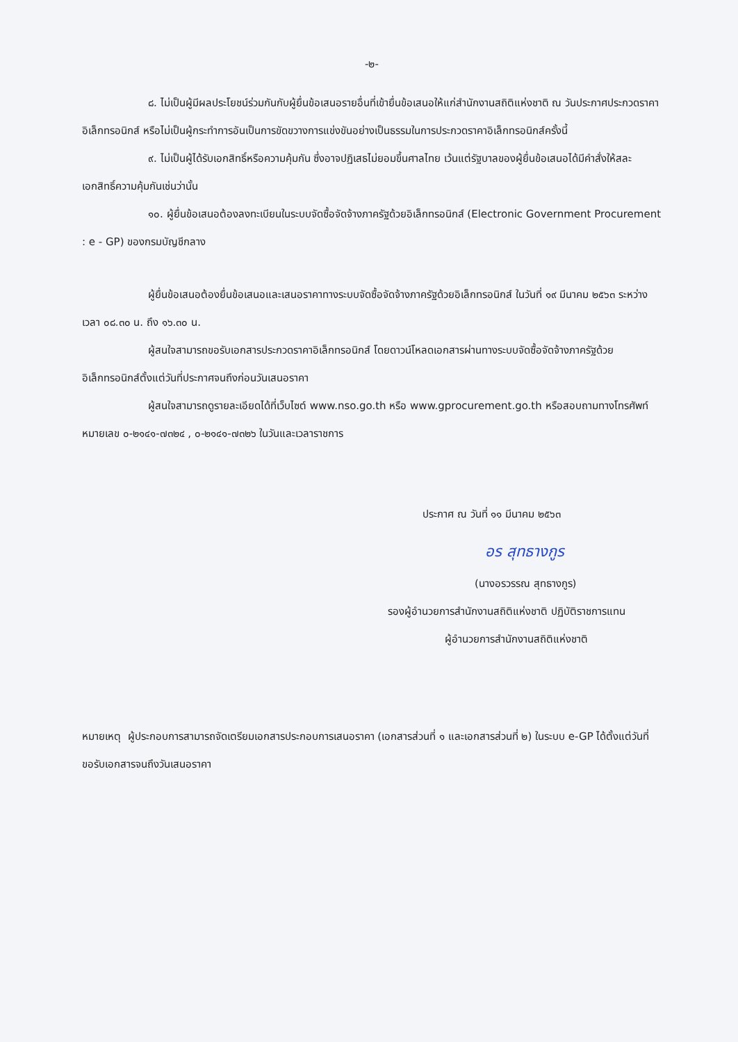-๒-
๘. ไม่เป็นผู้มีผลประโยชน์ร่วมกันกับผู้ยื่นข้อเสนอรายอื่นที่เข้ายื่นข้อเสนอให้แก่สำนักงานสถิติแห่งชาติ ณ วันประกาศประกวดราคาอิเล็กทรอนิกส์ หรือไม่เป็นผู้กระทำการอันเป็นการขัดขวางการแข่งขันอย่างเป็นธรรมในการประกวดราคาอิเล็กทรอนิกส์ครั้งนี้
๙. ไม่เป็นผู้ได้รับเอกสิทธิ์หรือความคุ้มกัน ซึ่งอาจปฏิเสธไม่ยอมขึ้นศาลไทย เว้นแต่รัฐบาลของผู้ยื่นข้อเสนอได้มีคำสั่งให้สละเอกสิทธิ์ความคุ้มกันเช่นว่านั้น
๑๐. ผู้ยื่นข้อเสนอต้องลงทะเบียนในระบบจัดซื้อจัดจ้างภาครัฐด้วยอิเล็กทรอนิกส์ (Electronic Government Procurement : e - GP) ของกรมบัญชีกลาง
ผู้ยื่นข้อเสนอต้องยื่นข้อเสนอและเสนอราคาทางระบบจัดซื้อจัดจ้างภาครัฐด้วยอิเล็กทรอนิกส์ ในวันที่ ๑๙ มีนาคม ๒๕๖๓ ระหว่างเวลา ๐๘.๓๐ น. ถึง ๑๖.๓๐ น.
ผู้สนใจสามารถขอรับเอกสารประกวดราคาอิเล็กทรอนิกส์ โดยดาวน์โหลดเอกสารผ่านทางระบบจัดซื้อจัดจ้างภาครัฐด้วยอิเล็กทรอนิกส์ตั้งแต่วันที่ประกาศจนถึงก่อนวันเสนอราคา
ผู้สนใจสามารถดูรายละเอียดได้ที่เว็บไซต์ www.nso.go.th หรือ www.gprocurement.go.th หรือสอบถามทางโทรศัพท์หมายเลข ๐-๒๑๔๑-๗๓๒๔ , ๐-๒๑๔๑-๗๓๒๖ ในวันและเวลาราชการ
ประกาศ ณ วันที่ ๑๑ มีนาคม ๒๕๖๓
อร สุทธางกูร
(นางอรวรรณ สุทธางกูร)
รองผู้อำนวยการสำนักงานสถิติแห่งชาติ ปฏิบัติราชการแทน
ผู้อำนวยการสำนักงานสถิติแห่งชาติ
หมายเหตุ ผู้ประกอบการสามารถจัดเตรียมเอกสารประกอบการเสนอราคา (เอกสารส่วนที่ ๑ และเอกสารส่วนที่ ๒) ในระบบ e-GP ได้ตั้งแต่วันที่ ขอรับเอกสารจนถึงวันเสนอราคา